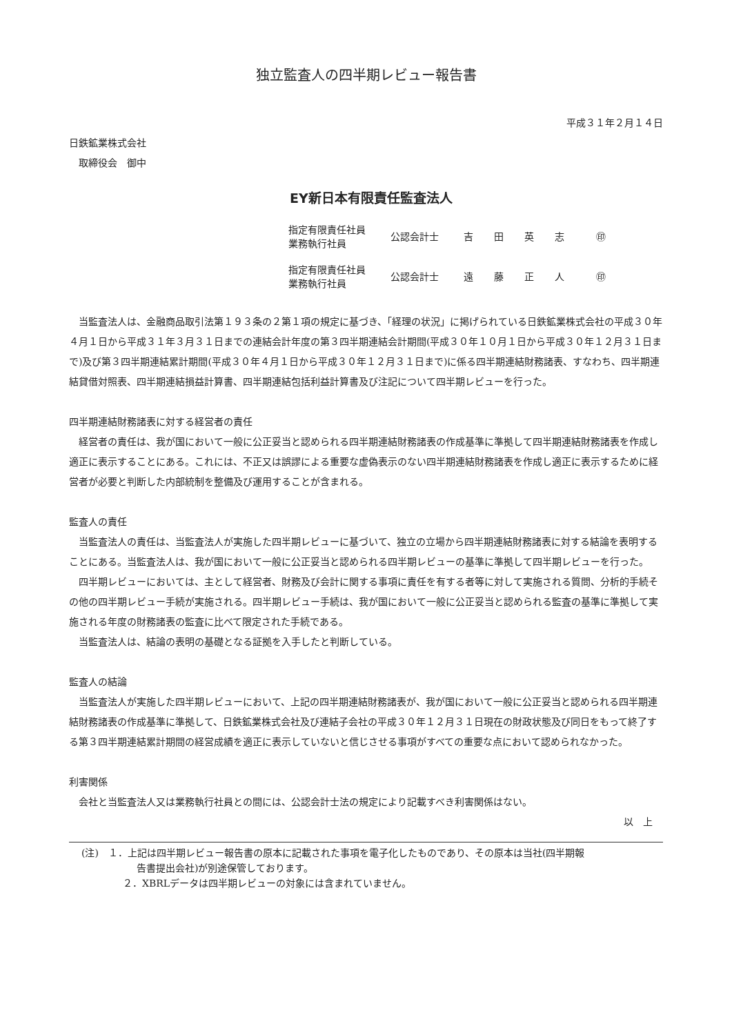独立監査人の四半期レビュー報告書
平成３１年２月１４日
日鉄鉱業株式会社
　取締役会　御中
EY新日本有限責任監査法人
| 指定有限責任社員 業務執行社員 | 公認会計士 | 吉田英志 | ㊞ |
| 指定有限責任社員 業務執行社員 | 公認会計士 | 遠藤正人 | ㊞ |
当監査法人は、金融商品取引法第１９３条の２第１項の規定に基づき、「経理の状況」に掲げられている日鉄鉱業株式会社の平成３０年４月１日から平成３１年３月３１日までの連結会計年度の第３四半期連結会計期間(平成３０年１０月１日から平成３０年１２月３１日まで)及び第３四半期連結累計期間(平成３０年４月１日から平成３０年１２月３１日まで)に係る四半期連結財務諸表、すなわち、四半期連結貸借対照表、四半期連結損益計算書、四半期連結包括利益計算書及び注記について四半期レビューを行った。
四半期連結財務諸表に対する経営者の責任
経営者の責任は、我が国において一般に公正妥当と認められる四半期連結財務諸表の作成基準に準拠して四半期連結財務諸表を作成し適正に表示することにある。これには、不正又は誤謬による重要な虚偽表示のない四半期連結財務諸表を作成し適正に表示するために経営者が必要と判断した内部統制を整備及び運用することが含まれる。
監査人の責任
当監査法人の責任は、当監査法人が実施した四半期レビューに基づいて、独立の立場から四半期連結財務諸表に対する結論を表明することにある。当監査法人は、我が国において一般に公正妥当と認められる四半期レビューの基準に準拠して四半期レビューを行った。
四半期レビューにおいては、主として経営者、財務及び会計に関する事項に責任を有する者等に対して実施される質問、分析的手続その他の四半期レビュー手続が実施される。四半期レビュー手続は、我が国において一般に公正妥当と認められる監査の基準に準拠して実施される年度の財務諸表の監査に比べて限定された手続である。
当監査法人は、結論の表明の基礎となる証拠を入手したと判断している。
監査人の結論
当監査法人が実施した四半期レビューにおいて、上記の四半期連結財務諸表が、我が国において一般に公正妥当と認められる四半期連結財務諸表の作成基準に準拠して、日鉄鉱業株式会社及び連結子会社の平成３０年１２月３１日現在の財政状態及び同日をもって終了する第３四半期連結累計期間の経営成績を適正に表示していないと信じさせる事項がすべての重要な点において認められなかった。
利害関係
会社と当監査法人又は業務執行社員との間には、公認会計士法の規定により記載すべき利害関係はない。
以　上
(注)　１．上記は四半期レビュー報告書の原本に記載された事項を電子化したものであり、その原本は当社(四半期報
告書提出会社)が別途保管しております。
２．XBRLデータは四半期レビューの対象には含まれていません。